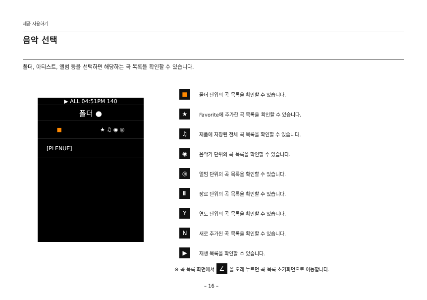제품 사용하기
음악 선택
폴더, 아티스트, 앨범 등을 선택하면 해당하는 곡 목록을 확인할 수 있습니다.
▶ ALL 04:51PM 140
폴더 ●
■ ★ ♫ ◉ ◎
[PLENUE]
■
폴더 단위의 곡 목록을 확인할 수 있습니다.
★
Favorite에 추가한 곡 목록을 확인할 수 있습니다.
♫
제품에 저장된 전체 곡 목록을 확인할 수 있습니다.
◉
음악가 단위의 곡 목록을 확인할 수 있습니다.
◎
앨범 단위의 곡 목록을 확인할 수 있습니다.
Ⅲ
장르 단위의 곡 목록을 확인할 수 있습니다.
Y
연도 단위의 곡 목록을 확인할 수 있습니다.
N
새로 추가된 곡 목록을 확인할 수 있습니다.
▶
재생 목록을 확인할 수 있습니다.
※ 곡 목록 화면에서 ∠ 을 오래 누르면 곡 목록 초기화면으로 이동합니다.
– 16 –